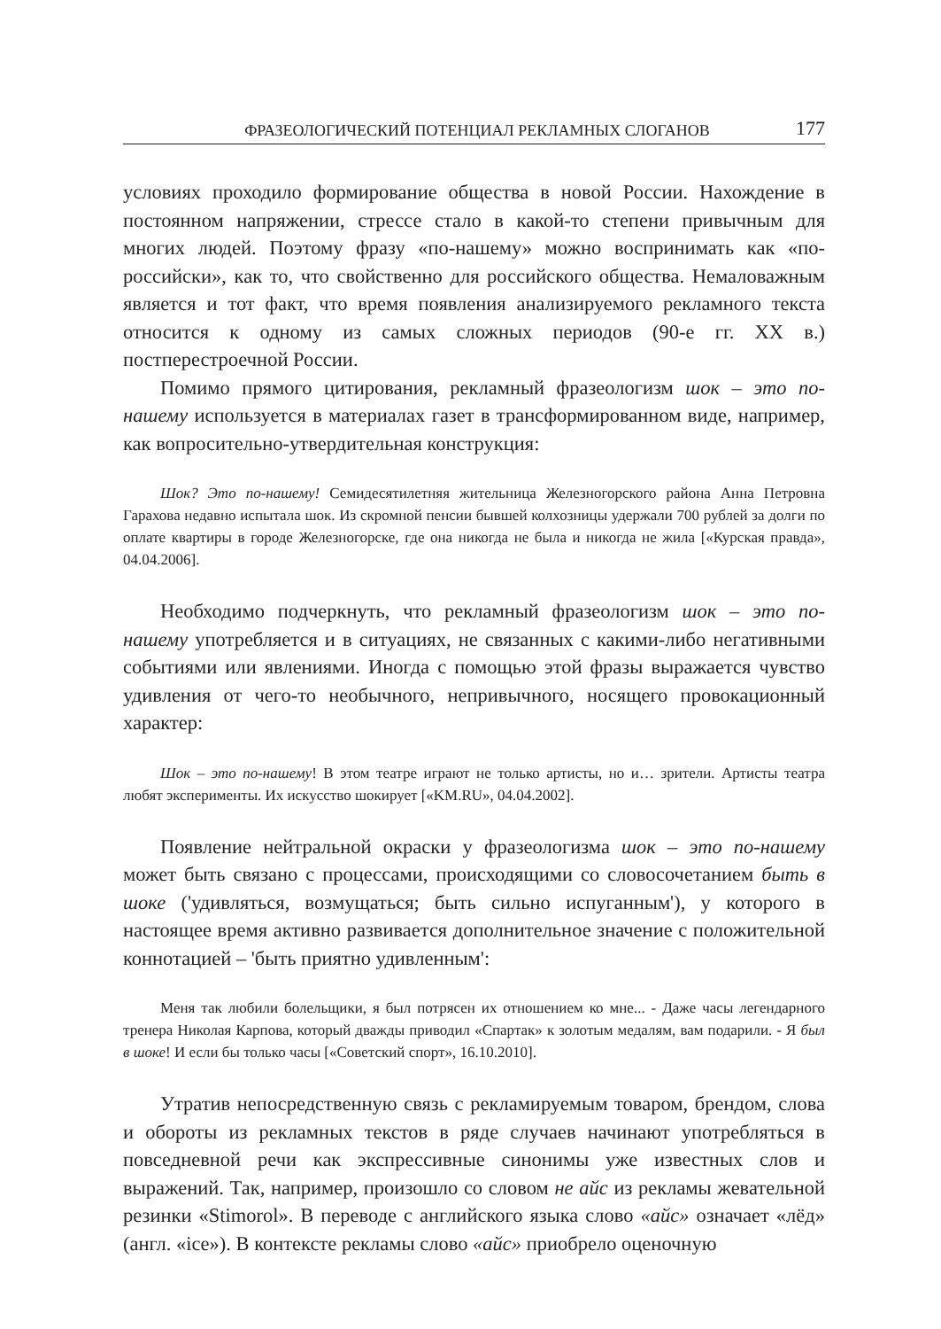ФРАЗЕОЛОГИЧЕСКИЙ ПОТЕНЦИАЛ РЕКЛАМНЫХ СЛОГАНОВ 177
условиях проходило формирование общества в новой России. Нахождение в постоянном напряжении, стрессе стало в какой-то степени привычным для многих людей. Поэтому фразу «по-нашему» можно воспринимать как «по-российски», как то, что свойственно для российского общества. Немаловажным является и тот факт, что время появления анализируемого рекламного текста относится к одному из самых сложных периодов (90-е гг. XX в.) постперестроечной России.
Помимо прямого цитирования, рекламный фразеологизм шок – это по-нашему используется в материалах газет в трансформированном виде, например, как вопросительно-утвердительная конструкция:
Шок? Это по-нашему! Семидесятилетняя жительница Железногорского района Анна Петровна Гарахова недавно испытала шок. Из скромной пенсии бывшей колхозницы удержали 700 рублей за долги по оплате квартиры в городе Железногорске, где она никогда не была и никогда не жила [«Курская правда», 04.04.2006].
Необходимо подчеркнуть, что рекламный фразеологизм шок – это по-нашему употребляется и в ситуациях, не связанных с какими-либо негативными событиями или явлениями. Иногда с помощью этой фразы выражается чувство удивления от чего-то необычного, непривычного, носящего провокационный характер:
Шок – это по-нашему! В этом театре играют не только артисты, но и… зрители. Артисты театра любят эксперименты. Их искусство шокирует [«KM.RU», 04.04.2002].
Появление нейтральной окраски у фразеологизма шок – это по-нашему может быть связано с процессами, происходящими со словосочетанием быть в шоке ('удивляться, возмущаться; быть сильно испуганным'), у которого в настоящее время активно развивается дополнительное значение с положительной коннотацией – 'быть приятно удивленным':
Меня так любили болельщики, я был потрясен их отношением ко мне... - Даже часы легендарного тренера Николая Карпова, который дважды приводил «Спартак» к золотым медалям, вам подарили. - Я был в шоке! И если бы только часы [«Советский спорт», 16.10.2010].
Утратив непосредственную связь с рекламируемым товаром, брендом, слова и обороты из рекламных текстов в ряде случаев начинают употребляться в повседневной речи как экспрессивные синонимы уже известных слов и выражений. Так, например, произошло со словом не айс из рекламы жевательной резинки «Stimorol». В переводе с английского языка слово «айс» означает «лёд» (англ. «ice»). В контексте рекламы слово «айс» приобрело оценочную